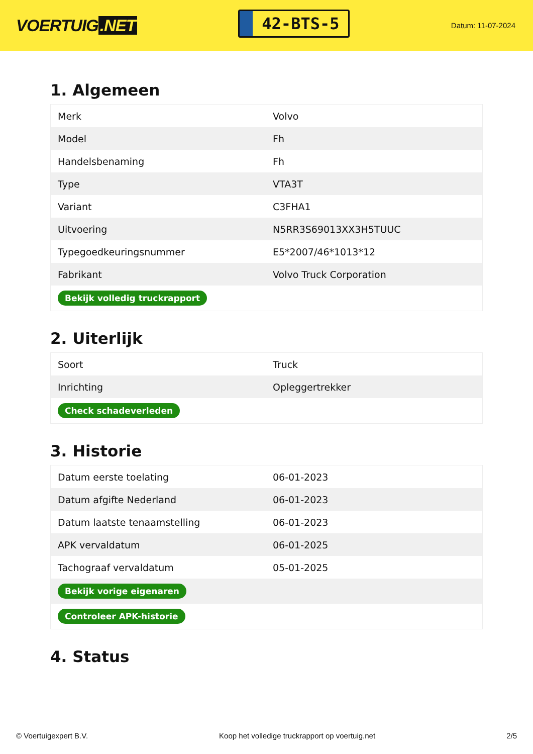VOERTUIG.NET
42-BTS-5
Datum: 11-07-2024
1. Algemeen
| Merk | Volvo |
| Model | Fh |
| Handelsbenaming | Fh |
| Type | VTA3T |
| Variant | C3FHA1 |
| Uitvoering | N5RR3S69013XX3H5TUUC |
| Typegoedkeuringsnummer | E5*2007/46*1013*12 |
| Fabrikant | Volvo Truck Corporation |
| Bekijk volledig truckrapport | |
2. Uiterlijk
| Soort | Truck |
| Inrichting | Opleggertrekker |
| Check schadeverleden | |
3. Historie
| Datum eerste toelating | 06-01-2023 |
| Datum afgifte Nederland | 06-01-2023 |
| Datum laatste tenaamstelling | 06-01-2023 |
| APK vervaldatum | 06-01-2025 |
| Tachograaf vervaldatum | 05-01-2025 |
| Bekijk vorige eigenaren | |
| Controleer APK-historie | |
4. Status
© Voertuigexpert B.V. Koop het volledige truckrapport op voertuig.net 2/5